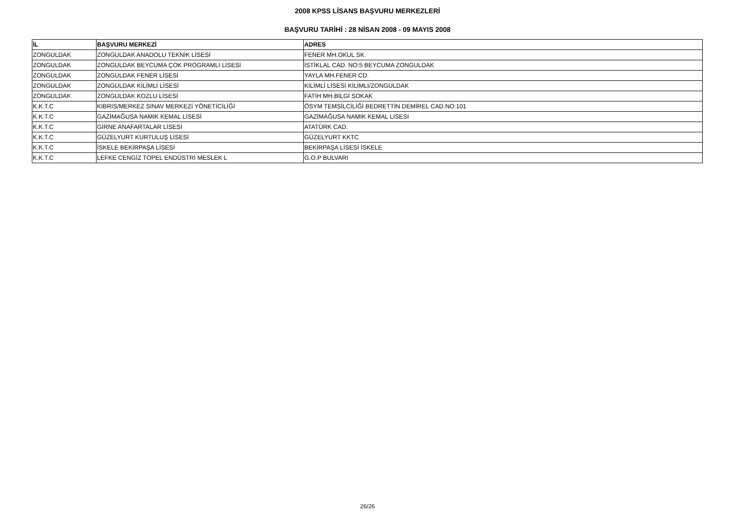2008 KPSS LİSANS BAŞVURU MERKEZLERİ
BAŞVURU TARİHİ : 28 NİSAN 2008 - 09 MAYIS 2008
| İL | BAŞVURU MERKEZİ | ADRES |
| --- | --- | --- |
| ZONGULDAK | ZONGULDAK ANADOLU TEKNİK LİSESİ | FENER MH.OKUL SK. |
| ZONGULDAK | ZONGULDAK BEYCUMA ÇOK PROGRAMLI LİSESİ | İSTİKLAL CAD. NO:5 BEYCUMA ZONGULDAK |
| ZONGULDAK | ZONGULDAK FENER LİSESİ | YAYLA MH.FENER CD. |
| ZONGULDAK | ZONGULDAK KİLİMLİ LİSESİ | KİLİMLİ LİSESİ KİLİMLİ/ZONGULDAK |
| ZONGULDAK | ZONGULDAK KOZLU LİSESİ | FATİH MH.BİLGİ SOKAK |
| K.K.T.C | KIBRIS/MERKEZ SINAV MERKEZİ YÖNETİCİLİĞİ | ÖSYM TEMSİLCİLİĞİ BEDRETTİN DEMİREL CAD.NO:101 |
| K.K.T.C | GAZİMAĞUSA NAMIK KEMAL LİSESİ | GAZİMAĞUSA NAMIK KEMAL LISESI |
| K.K.T.C | GİRNE ANAFARTALAR LİSESİ | ATATÜRK CAD. |
| K.K.T.C | GÜZELYURT KURTULUŞ LİSESİ | GÜZELYURT KKTC |
| K.K.T.C | İSKELE BEKİRPAŞA LİSESİ | BEKİRPAŞA LİSESİ İSKELE |
| K.K.T.C | LEFKE CENGİZ TOPEL ENDÜSTRİ MESLEK L | G.O.P BULVARI |
26/26